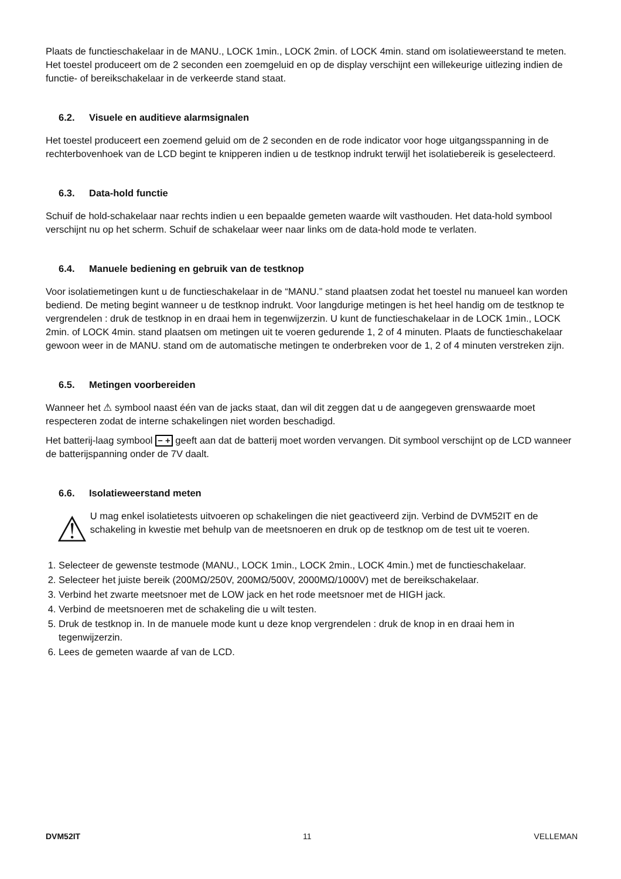Plaats de functieschakelaar in de MANU., LOCK 1min., LOCK 2min. of LOCK 4min. stand om isolatieweerstand te meten. Het toestel produceert om de 2 seconden een zoemgeluid en op de display verschijnt een willekeurige uitlezing indien de functie- of bereikschakelaar in de verkeerde stand staat.
6.2. Visuele en auditieve alarmsignalen
Het toestel produceert een zoemend geluid om de 2 seconden en de rode indicator voor hoge uitgangsspanning in de rechterbovenhoek van de LCD begint te knipperen indien u de testknop indrukt terwijl het isolatiebereik is geselecteerd.
6.3. Data-hold functie
Schuif de hold-schakelaar naar rechts indien u een bepaalde gemeten waarde wilt vasthouden. Het data-hold symbool verschijnt nu op het scherm. Schuif de schakelaar weer naar links om de data-hold mode te verlaten.
6.4. Manuele bediening en gebruik van de testknop
Voor isolatiemetingen kunt u de functieschakelaar in de “MANU.” stand plaatsen zodat het toestel nu manueel kan worden bediend. De meting begint wanneer u de testknop indrukt. Voor langdurige metingen is het heel handig om de testknop te vergrendelen : druk de testknop in en draai hem in tegenwijzerzin. U kunt de functieschakelaar in de LOCK 1min., LOCK 2min. of LOCK 4min. stand plaatsen om metingen uit te voeren gedurende 1, 2 of 4 minuten. Plaats de functieschakelaar gewoon weer in de MANU. stand om de automatische metingen te onderbreken voor de 1, 2 of 4 minuten verstreken zijn.
6.5. Metingen voorbereiden
Wanneer het ⚠ symbool naast één van de jacks staat, dan wil dit zeggen dat u de aangegeven grenswaarde moet respecteren zodat de interne schakelingen niet worden beschadigd.
Het batterij-laag symbool − + geeft aan dat de batterij moet worden vervangen. Dit symbool verschijnt op de LCD wanneer de batterijspanning onder de 7V daalt.
6.6. Isolatieweerstand meten
⚠
U mag enkel isolatietests uitvoeren op schakelingen die niet geactiveerd zijn. Verbind de DVM52IT en de schakeling in kwestie met behulp van de meetsnoeren en druk op de testknop om de test uit te voeren.
1. Selecteer de gewenste testmode (MANU., LOCK 1min., LOCK 2min., LOCK 4min.) met de functieschakelaar.
2. Selecteer het juiste bereik (200MΩ/250V, 200MΩ/500V, 2000MΩ/1000V) met de bereikschakelaar.
3. Verbind het zwarte meetsnoer met de LOW jack en het rode meetsnoer met de HIGH jack.
4. Verbind de meetsnoeren met de schakeling die u wilt testen.
5. Druk de testknop in. In de manuele mode kunt u deze knop vergrendelen : druk de knop in en draai hem in tegenwijzerzin.
6. Lees de gemeten waarde af van de LCD.
DVM52IT 11 VELLEMAN